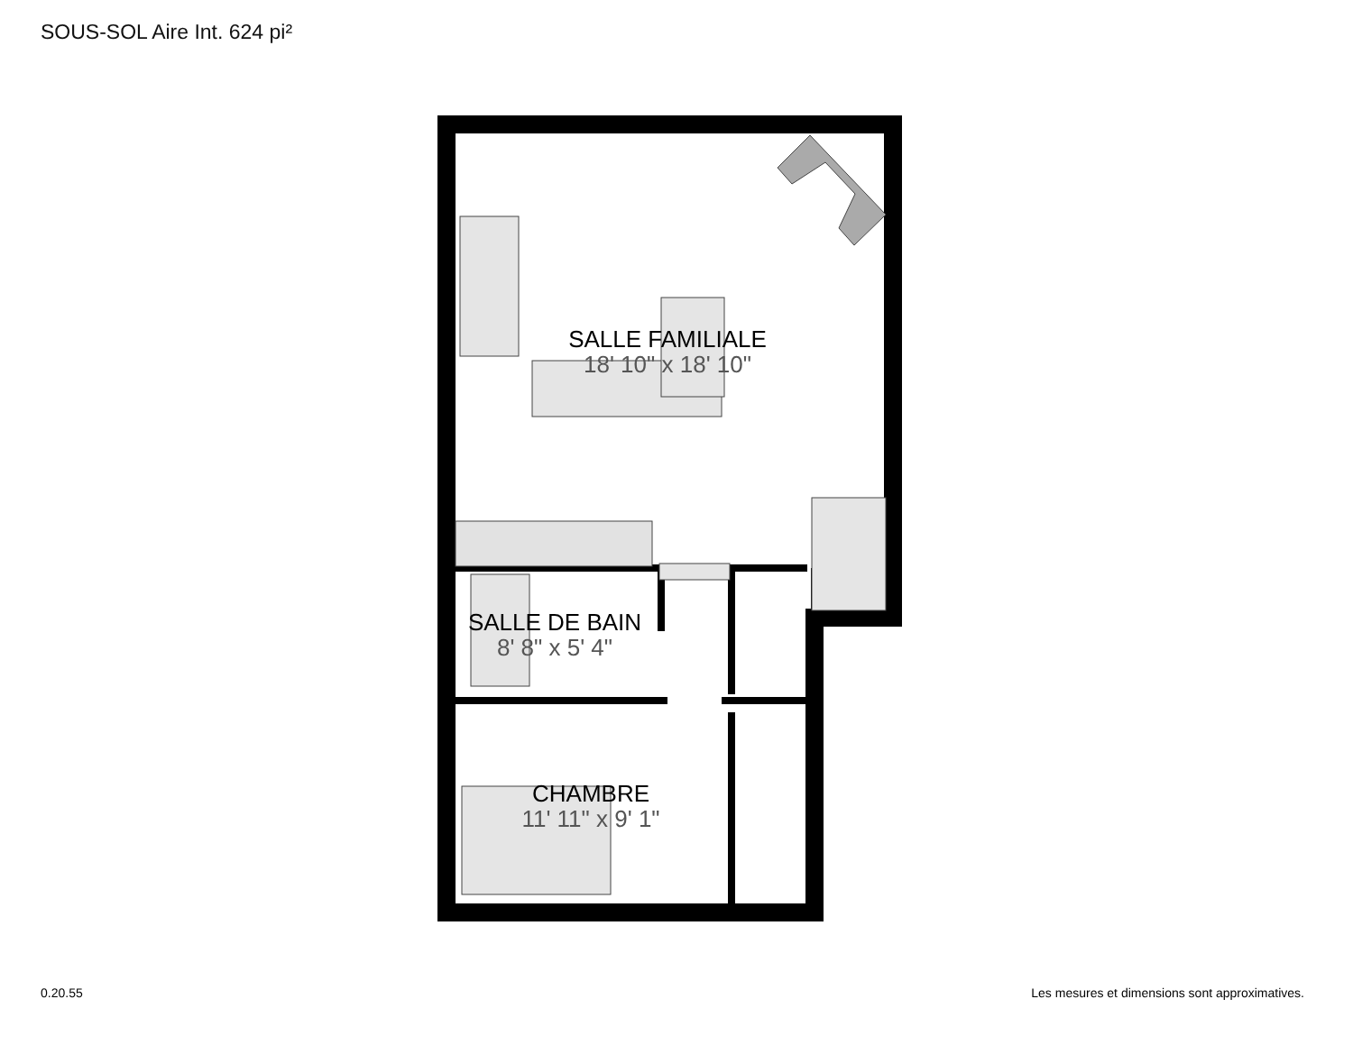SOUS-SOL Aire Int. 624 pi²
SALLE FAMILIALE
18' 10" x 18' 10"
SALLE DE BAIN
8' 8" x 5' 4"
CHAMBRE
11' 11" x 9' 1"
0.20.55
Les mesures et dimensions sont approximatives.